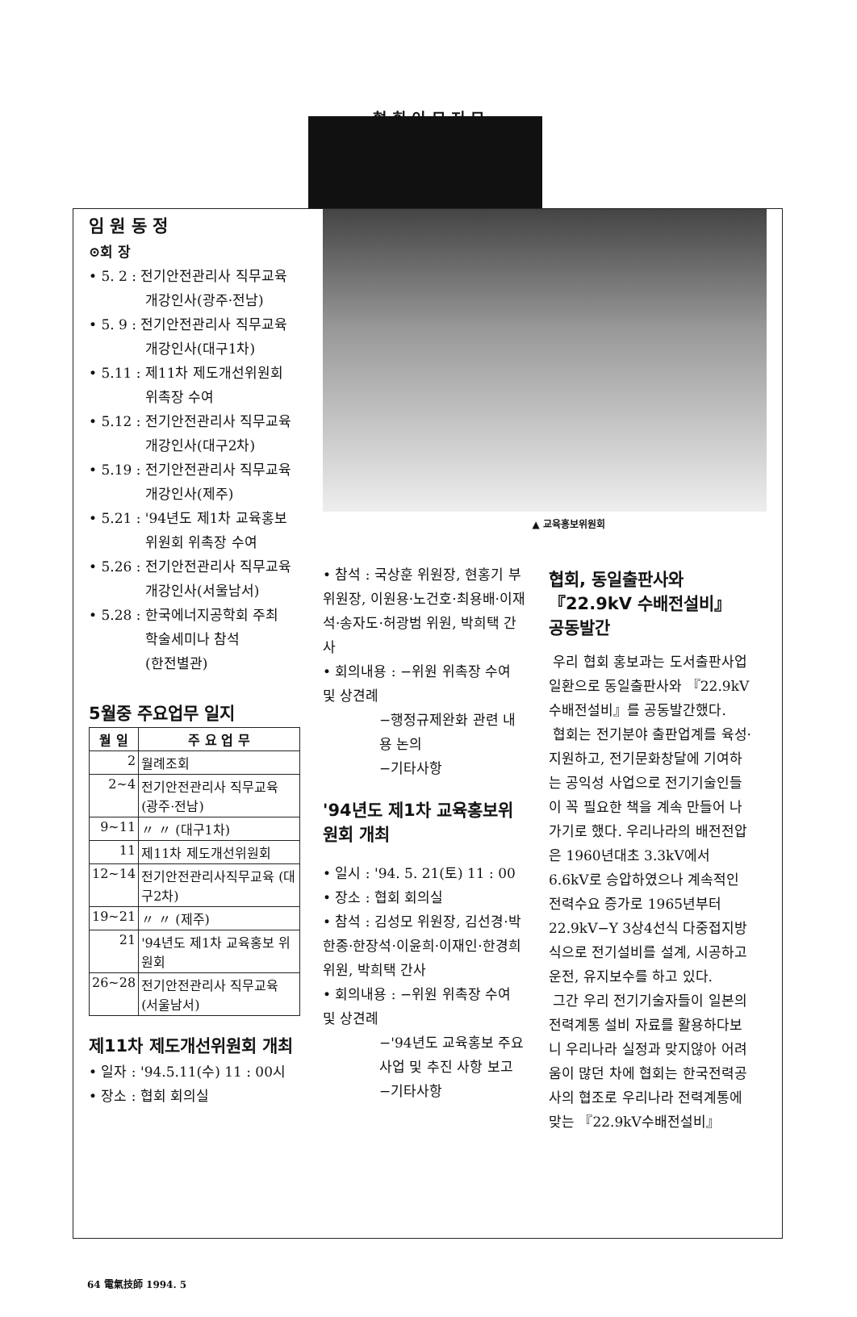협·회·이·모·저·모
임 원 동 정
⊙회 장
• 5. 2 : 전기안전관리사 직무교육
개강인사(광주·전남)
• 5. 9 : 전기안전관리사 직무교육
개강인사(대구1차)
• 5.11 : 제11차 제도개선위원회
위촉장 수여
• 5.12 : 전기안전관리사 직무교육
개강인사(대구2차)
• 5.19 : 전기안전관리사 직무교육
개강인사(제주)
• 5.21 : '94년도 제1차 교육홍보
위원회 위촉장 수여
• 5.26 : 전기안전관리사 직무교육
개강인사(서울남서)
• 5.28 : 한국에너지공학회 주최
학술세미나 참석
(한전별관)
5월중 주요업무 일지
| 월 일 | 주 요 업 무 |
| --- | --- |
| 2 | 월례조회 |
| 2~4 | 전기안전관리사 직무교육 (광주·전남) |
| 9~11 | 〃 〃 (대구1차) |
| 11 | 제11차 제도개선위원회 |
| 12~14 | 전기안전관리사직무교육 (대구2차) |
| 19~21 | 〃 〃 (제주) |
| 21 | '94년도 제1차 교육홍보 위원회 |
| 26~28 | 전기안전관리사 직무교육 (서울남서) |
제11차 제도개선위원회 개최
• 일자 : '94.5.11(수) 11 : 00시
• 장소 : 협회 회의실
▲ 교육홍보위원회
• 참석 : 국상훈 위원장, 현홍기 부위원장, 이원용·노건호·최용배·이재석·송자도·허광범 위원, 박희택 간사
• 회의내용 : −위원 위촉장 수여 및 상견례
−행정규제완화 관련 내용 논의
−기타사항
'94년도 제1차 교육홍보위원회 개최
• 일시 : '94. 5. 21(토) 11 : 00
• 장소 : 협회 회의실
• 참석 : 김성모 위원장, 김선경·박한종·한장석·이윤희·이재인·한경희 위원, 박희택 간사
• 회의내용 : −위원 위촉장 수여 및 상견례
−'94년도 교육홍보 주요사업 및 추진 사항 보고
−기타사항
협회, 동일출판사와 『22.9kV 수배전설비』 공동발간
우리 협회 홍보과는 도서출판사업 일환으로 동일출판사와 『22.9kV수배전설비』를 공동발간했다.
협회는 전기분야 출판업계를 육성·지원하고, 전기문화창달에 기여하는 공익성 사업으로 전기기술인들이 꼭 필요한 책을 계속 만들어 나가기로 했다. 우리나라의 배전전압은 1960년대초 3.3kV에서 6.6kV로 승압하였으나 계속적인 전력수요 증가로 1965년부터 22.9kV−Y 3상4선식 다중접지방식으로 전기설비를 설계, 시공하고 운전, 유지보수를 하고 있다.
그간 우리 전기기술자들이 일본의 전력계통 설비 자료를 활용하다보니 우리나라 실정과 맞지않아 어려움이 많던 차에 협회는 한국전력공사의 협조로 우리나라 전력계통에 맞는 『22.9kV수배전설비』
64 電氣技師 1994. 5